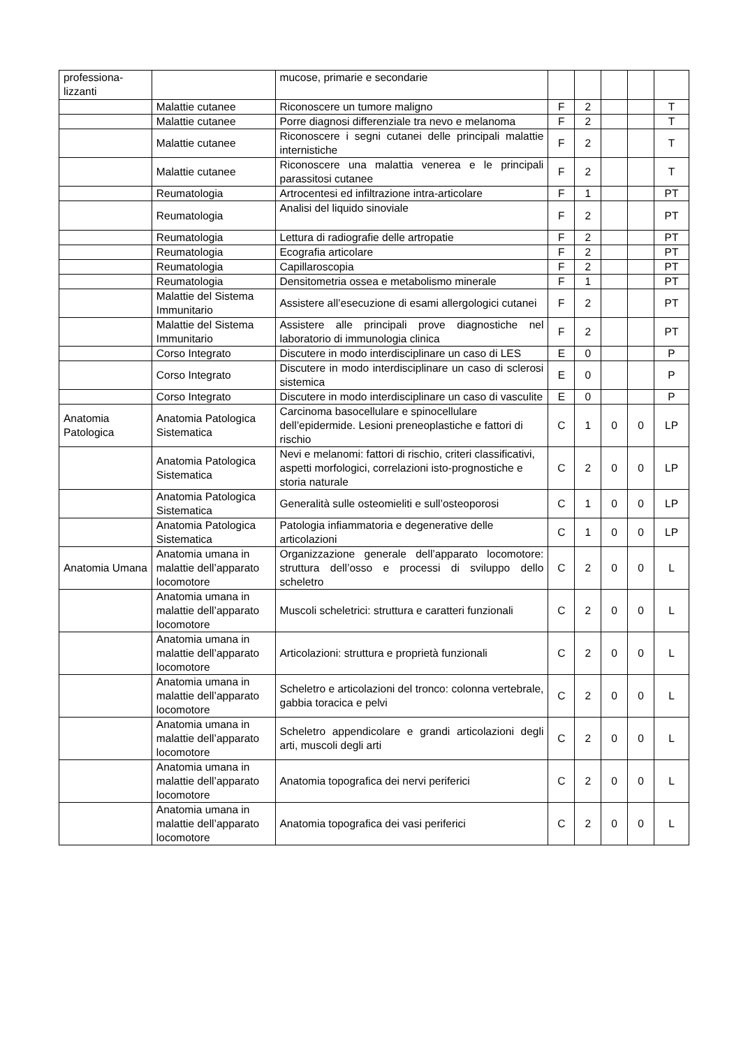| professiona- lizzanti | | mucose, primarie e secondarie | | | | | |
| | Malattie cutanee | Riconoscere un tumore maligno | F | 2 | | | T |
| | Malattie cutanee | Porre diagnosi differenziale tra nevo e melanoma | F | 2 | | | T |
| | Malattie cutanee | Riconoscere i segni cutanei delle principali malattie internistiche | F | 2 | | | T |
| | Malattie cutanee | Riconoscere una malattia venerea e le principali parassitosi cutanee | F | 2 | | | T |
| | Reumatologia | Artrocentesi ed infiltrazione intra-articolare | F | 1 | | | PT |
| | Reumatologia | Analisi del liquido sinoviale | F | 2 | | | PT |
| | Reumatologia | Lettura di radiografie delle artropatie | F | 2 | | | PT |
| | Reumatologia | Ecografia articolare | F | 2 | | | PT |
| | Reumatologia | Capillaroscopia | F | 2 | | | PT |
| | Reumatologia | Densitometria ossea e metabolismo minerale | F | 1 | | | PT |
| | Malattie del Sistema Immunitario | Assistere all’esecuzione di esami allergologici cutanei | F | 2 | | | PT |
| | Malattie del Sistema Immunitario | Assistere alle principali prove diagnostiche nel laboratorio di immunologia clinica | F | 2 | | | PT |
| | Corso Integrato | Discutere in modo interdisciplinare un caso di LES | E | 0 | | | P |
| | Corso Integrato | Discutere in modo interdisciplinare un caso di sclerosi sistemica | E | 0 | | | P |
| | Corso Integrato | Discutere in modo interdisciplinare un caso di vasculite | E | 0 | | | P |
| Anatomia Patologica | Anatomia Patologica Sistematica | Carcinoma basocellulare e spinocellulare dell’epidermide. Lesioni preneoplastiche e fattori di rischio | C | 1 | 0 | 0 | LP |
| | Anatomia Patologica Sistematica | Nevi e melanomi: fattori di rischio, criteri classificativi, aspetti morfologici, correlazioni isto-prognostiche e storia naturale | C | 2 | 0 | 0 | LP |
| | Anatomia Patologica Sistematica | Generalità sulle osteomieliti e sull’osteoporosi | C | 1 | 0 | 0 | LP |
| | Anatomia Patologica Sistematica | Patologia infiammatoria e degenerative delle articolazioni | C | 1 | 0 | 0 | LP |
| Anatomia Umana | Anatomia umana in malattie dell’apparato locomotore | Organizzazione generale dell’apparato locomotore: struttura dell’osso e processi di sviluppo dello scheletro | C | 2 | 0 | 0 | L |
| | Anatomia umana in malattie dell’apparato locomotore | Muscoli scheletrici: struttura e caratteri funzionali | C | 2 | 0 | 0 | L |
| | Anatomia umana in malattie dell’apparato locomotore | Articolazioni: struttura e proprietà funzionali | C | 2 | 0 | 0 | L |
| | Anatomia umana in malattie dell’apparato locomotore | Scheletro e articolazioni del tronco: colonna vertebrale, gabbia toracica e pelvi | C | 2 | 0 | 0 | L |
| | Anatomia umana in malattie dell’apparato locomotore | Scheletro appendicolare e grandi articolazioni degli arti, muscoli degli arti | C | 2 | 0 | 0 | L |
| | Anatomia umana in malattie dell’apparato locomotore | Anatomia topografica dei nervi periferici | C | 2 | 0 | 0 | L |
| | Anatomia umana in malattie dell’apparato locomotore | Anatomia topografica dei vasi periferici | C | 2 | 0 | 0 | L |